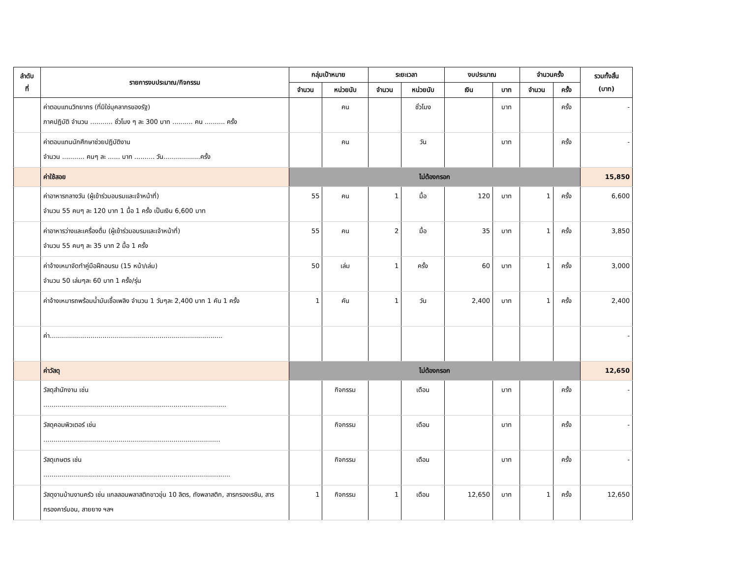| ลำดับ ที่ | รายการงบประมาณ/กิจกรรม | กลุ่มเป้าหมาย | | ระยะเวลา | | งบประมาณ | | จำนวนครั้ง | | รวมทั้งสิ้น (บาท) |
| --- | --- | --- | --- | --- | --- | --- | --- | --- | --- | --- |
| | | จำนวน | หน่วยนับ | จำนวน | หน่วยนับ | เงิน | บาท | จำนวน | ครั้ง | |
| | ค่าตอบแทนวิทยากร (ที่มิใช่บุคลากรของรัฐ) ภาคปฏิบัติ จำนวน ........... ชั่วโมง ๆ ละ 300 บาท .......... คน .......... ครั้ง | | คน | | ชั่วโมง | | บาท | | ครั้ง | - |
| | ค่าตอบแทนนักศึกษาช่วยปฏิบัติงาน จำนวน ........... คนๆ ละ ...... บาท .......... วัน..................ครั้ง | | คน | | วัน | | บาท | | ครั้ง | - |
| | ค่าใช้สอย | ไม่ต้องกรอก | | | | | | | | 15,850 |
| | ค่าอาหารกลางวัน (ผู้เข้าร่วมอบรมและเจ้าหน้าที่) จำนวน 55 คนๆ ละ 120 บาท 1 มื้อ 1 ครั้ง เป็นเงิน 6,600 บาท | 55 | คน | 1 | มื้อ | 120 | บาท | 1 | ครั้ง | 6,600 |
| | ค่าอาหารว่างและเครื่องดื่ม (ผู้เข้าร่วมอบรมและเจ้าหน้าที่) จำนวน 55 คนๆ ละ 35 บาท 2 มื้อ 1 ครั้ง | 55 | คน | 2 | มื้อ | 35 | บาท | 1 | ครั้ง | 3,850 |
| | ค่าจ้างเหมาจัดทำคู่มือฝึกอบรม (15 หน้า/เล่ม) จำนวน 50 เล่มๆละ 60 บาท 1 ครั้ง/รุ่น | 50 | เล่ม | 1 | ครั้ง | 60 | บาท | 1 | ครั้ง | 3,000 |
| | ค่าจ้างเหมารถพร้อมน้ำมันเชื้อเพลิง จำนวน 1 วันๆละ 2,400 บาท 1 คัน 1 ครั้ง | 1 | คัน | 1 | วัน | 2,400 | บาท | 1 | ครั้ง | 2,400 |
| | ค่า..................................................................................... | | | | | | | | | - |
| | ค่าวัสดุ | ไม่ต้องกรอก | | | | | | | | 12,650 |
| | วัสดุสำนักงาน เช่น .......................................................................................... | | กิจกรรม | | เดือน | | บาท | | ครั้ง | - |
| | วัสดุคอมพิวเตอร์ เช่น ....................................................................................... | | กิจกรรม | | เดือน | | บาท | | ครั้ง | - |
| | วัสดุเกษตร เช่น ............................................................................................ | | กิจกรรม | | เดือน | | บาท | | ครั้ง | - |
| | วัสดุงานบ้านงานครัว เช่น แกลลอนพลาสติกขาวขุ่น 10 ลิตร, ถังพลาสติก, สารกรองเรซิน, สารกรองคาร์บอน, สายยาง ฯลฯ | 1 | กิจกรรม | 1 | เดือน | 12,650 | บาท | 1 | ครั้ง | 12,650 |